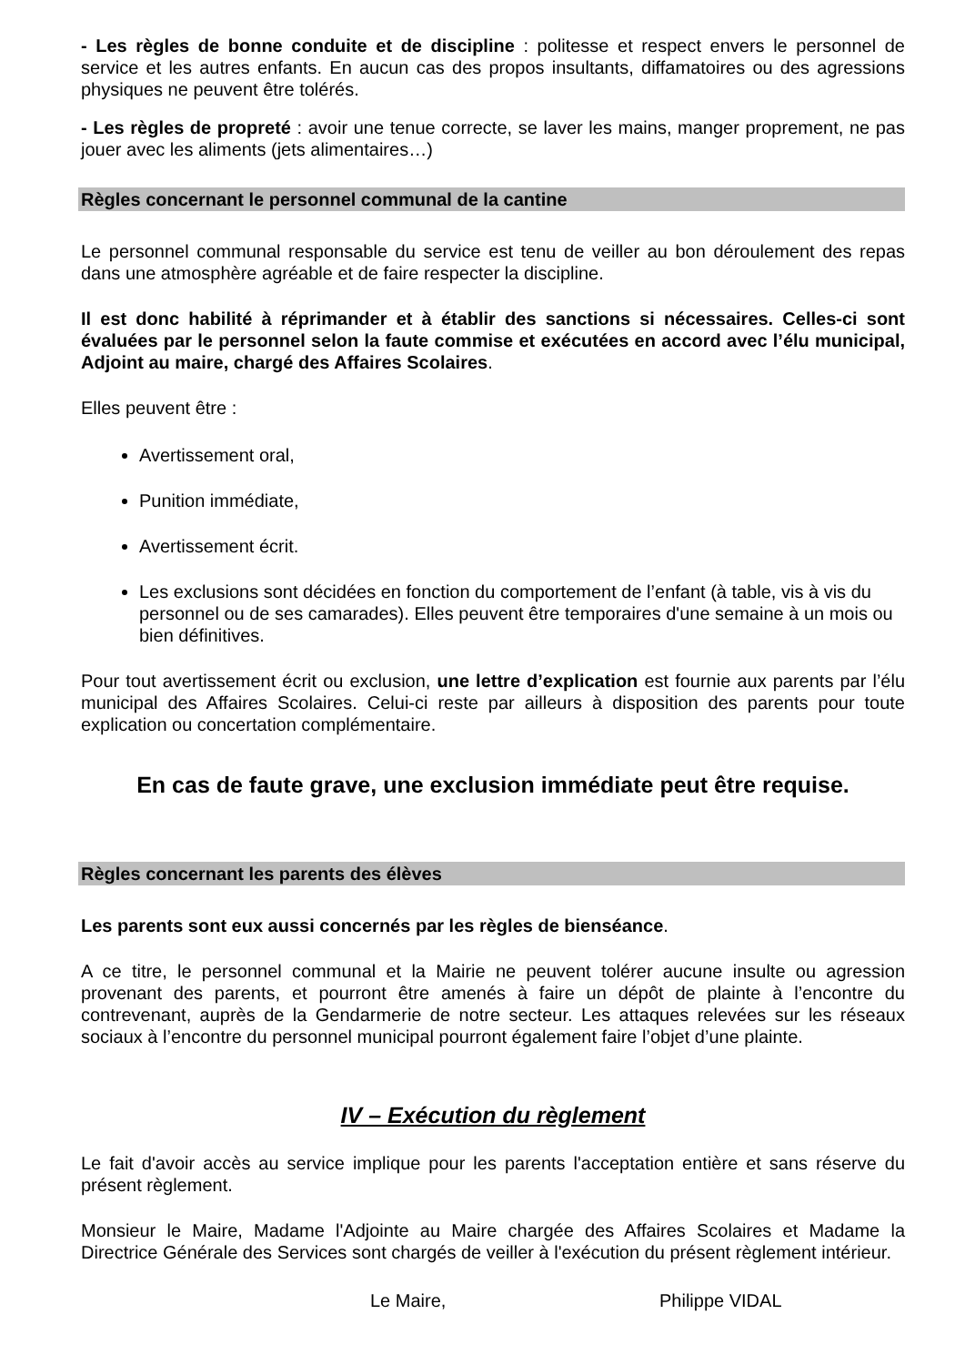- Les règles de bonne conduite et de discipline : politesse et respect envers le personnel de service et les autres enfants. En aucun cas des propos insultants, diffamatoires ou des agressions physiques ne peuvent être tolérés.
- Les règles de propreté : avoir une tenue correcte, se laver les mains, manger proprement, ne pas jouer avec les aliments (jets alimentaires…)
Règles concernant le personnel communal de la cantine
Le personnel communal responsable du service est tenu de veiller au bon déroulement des repas dans une atmosphère agréable et de faire respecter la discipline.
Il est donc habilité à réprimander et à établir des sanctions si nécessaires. Celles-ci sont évaluées par le personnel selon la faute commise et exécutées en accord avec l’élu municipal, Adjoint au maire, chargé des Affaires Scolaires.
Elles peuvent être :
Avertissement oral,
Punition immédiate,
Avertissement écrit.
Les exclusions sont décidées en fonction du comportement de l’enfant (à table, vis à vis du personnel ou de ses camarades). Elles peuvent être temporaires d'une semaine à un mois ou bien définitives.
Pour tout avertissement écrit ou exclusion, une lettre d’explication est fournie aux parents par l’élu municipal des Affaires Scolaires. Celui-ci reste par ailleurs à disposition des parents pour toute explication ou concertation complémentaire.
En cas de faute grave, une exclusion immédiate peut être requise.
Règles concernant les parents des élèves
Les parents sont eux aussi concernés par les règles de bienséance.
A ce titre, le personnel communal et la Mairie ne peuvent tolérer aucune insulte ou agression provenant des parents, et pourront être amenés à faire un dépôt de plainte à l’encontre du contrevenant, auprès de la Gendarmerie de notre secteur. Les attaques relevées sur les réseaux sociaux à l’encontre du personnel municipal pourront également faire l’objet d’une plainte.
IV – Exécution du règlement
Le fait d'avoir accès au service implique pour les parents l'acceptation entière et sans réserve du présent règlement.
Monsieur le Maire, Madame l'Adjointe au Maire chargée des Affaires Scolaires et Madame la Directrice Générale des Services sont chargés de veiller à l'exécution du présent règlement intérieur.
Le Maire, Philippe VIDAL